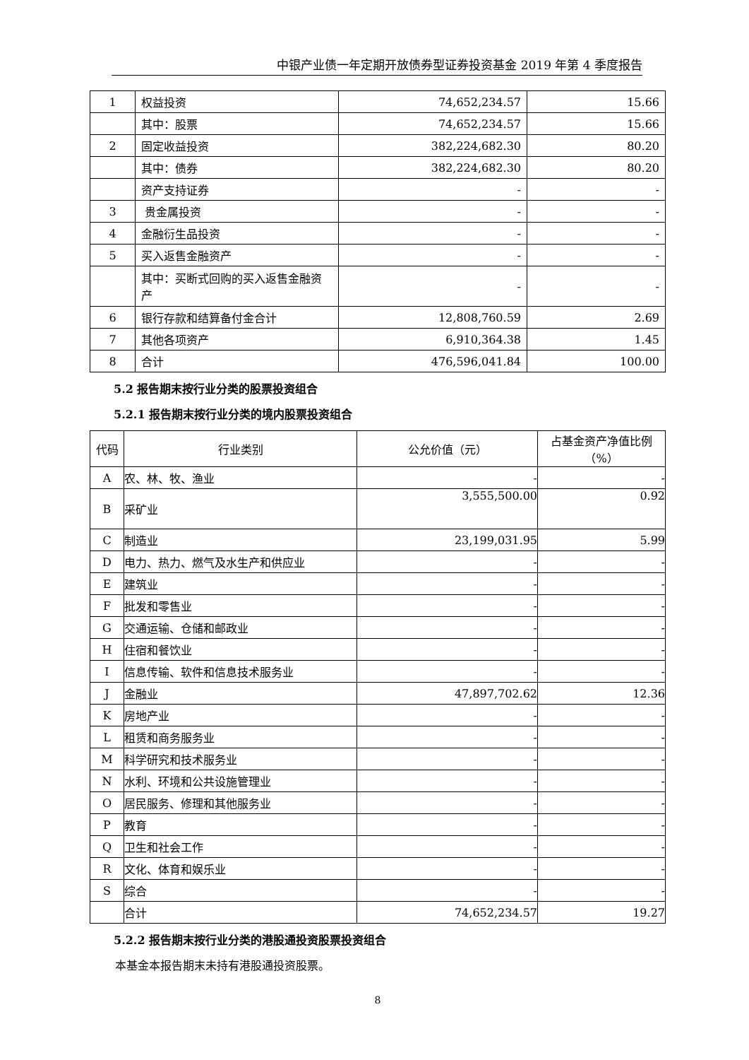中银产业债一年定期开放债券型证券投资基金 2019 年第 4 季度报告
| 1 | 权益投资 | 74,652,234.57 | 15.66 |
| | 其中：股票 | 74,652,234.57 | 15.66 |
| 2 | 固定收益投资 | 382,224,682.30 | 80.20 |
| | 其中：债券 | 382,224,682.30 | 80.20 |
| | 资产支持证券 | - | - |
| 3 | 贵金属投资 | - | - |
| 4 | 金融衍生品投资 | - | - |
| 5 | 买入返售金融资产 | - | - |
| | 其中：买断式回购的买入返售金融资产 | - | - |
| 6 | 银行存款和结算备付金合计 | 12,808,760.59 | 2.69 |
| 7 | 其他各项资产 | 6,910,364.38 | 1.45 |
| 8 | 合计 | 476,596,041.84 | 100.00 |
5.2 报告期末按行业分类的股票投资组合
5.2.1 报告期末按行业分类的境内股票投资组合
| 代码 | 行业类别 | 公允价值（元） | 占基金资产净值比例（%） |
| --- | --- | --- | --- |
| A | 农、林、牧、渔业 | - | - |
| B | 采矿业 | 3,555,500.00 | 0.92 |
| C | 制造业 | 23,199,031.95 | 5.99 |
| D | 电力、热力、燃气及水生产和供应业 | - | - |
| E | 建筑业 | - | - |
| F | 批发和零售业 | - | - |
| G | 交通运输、仓储和邮政业 | - | - |
| H | 住宿和餐饮业 | - | - |
| I | 信息传输、软件和信息技术服务业 | - | - |
| J | 金融业 | 47,897,702.62 | 12.36 |
| K | 房地产业 | - | - |
| L | 租赁和商务服务业 | - | - |
| M | 科学研究和技术服务业 | - | - |
| N | 水利、环境和公共设施管理业 | - | - |
| O | 居民服务、修理和其他服务业 | - | - |
| P | 教育 | - | - |
| Q | 卫生和社会工作 | - | - |
| R | 文化、体育和娱乐业 | - | - |
| S | 综合 | - | - |
| | 合计 | 74,652,234.57 | 19.27 |
5.2.2 报告期末按行业分类的港股通投资股票投资组合
本基金本报告期末未持有港股通投资股票。
8